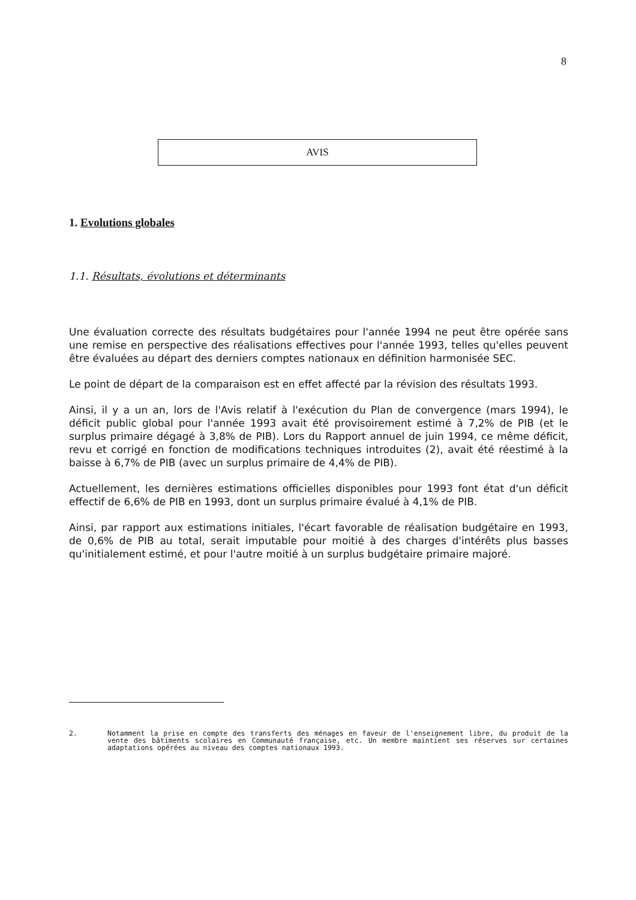8
AVIS
1. Evolutions globales
1.1. Résultats, évolutions et déterminants
Une évaluation correcte des résultats budgétaires pour l'année 1994 ne peut être opérée sans une remise en perspective des réalisations effectives pour l'année 1993, telles qu'elles peuvent être évaluées au départ des derniers comptes nationaux en définition harmonisée SEC.
Le point de départ de la comparaison est en effet affecté par la révision des résultats 1993.
Ainsi, il y a un an, lors de l'Avis relatif à l'exécution du Plan de convergence (mars 1994), le déficit public global pour l'année 1993 avait été provisoirement estimé à 7,2% de PIB (et le surplus primaire dégagé à 3,8% de PIB). Lors du Rapport annuel de juin 1994, ce même déficit, revu et corrigé en fonction de modifications techniques introduites (2), avait été réestimé à la baisse à 6,7% de PIB (avec un surplus primaire de 4,4% de PIB).
Actuellement, les dernières estimations officielles disponibles pour 1993 font état d'un déficit effectif de 6,6% de PIB en 1993, dont un surplus primaire évalué à 4,1% de PIB.
Ainsi, par rapport aux estimations initiales, l'écart favorable de réalisation budgétaire en 1993, de 0,6% de PIB au total, serait imputable pour moitié à des charges d'intérêts plus basses qu'initialement estimé, et pour l'autre moitié à un surplus budgétaire primaire majoré.
2. Notamment la prise en compte des transferts des ménages en faveur de l'enseignement libre, du produit de la vente des bâtiments scolaires en Communauté française, etc. Un membre maintient ses réserves sur certaines adaptations opérées au niveau des comptes nationaux 1993.